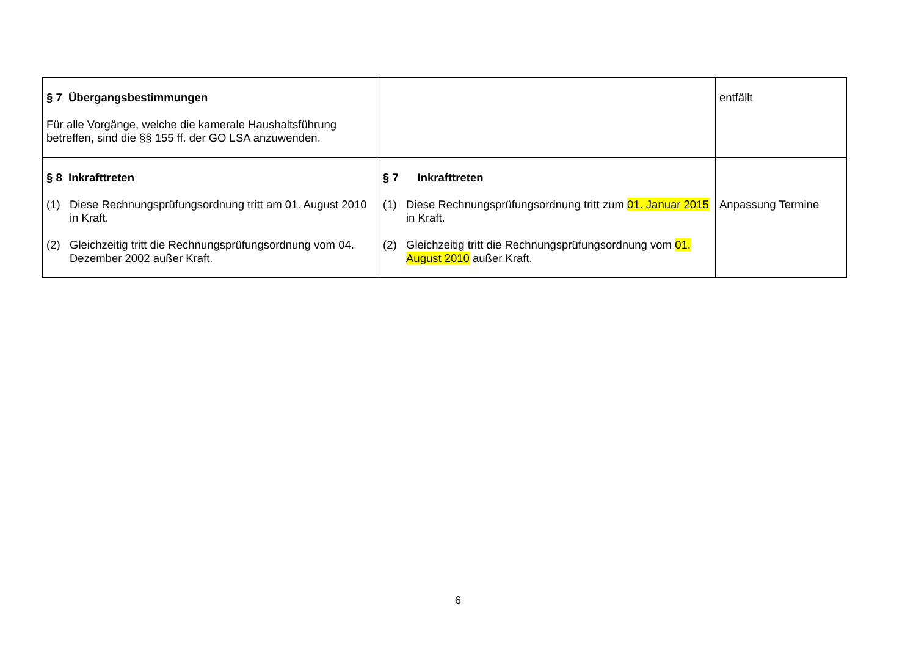| § 7 Übergangsbestimmungen Für alle Vorgänge, welche die kamerale Haushaltsführung betreffen, sind die §§ 155 ff. der GO LSA anzuwenden. | | entfällt |
| § 8 Inkrafttreten (1) Diese Rechnungsprüfungsordnung tritt am 01. August 2010 in Kraft. (2) Gleichzeitig tritt die Rechnungsprüfungsordnung vom 04. Dezember 2002 außer Kraft. | § 7 Inkrafttreten (1) Diese Rechnungsprüfungsordnung tritt zum 01. Januar 2015 in Kraft. (2) Gleichzeitig tritt die Rechnungsprüfungsordnung vom 01. August 2010 außer Kraft. | Anpassung Termine |
6